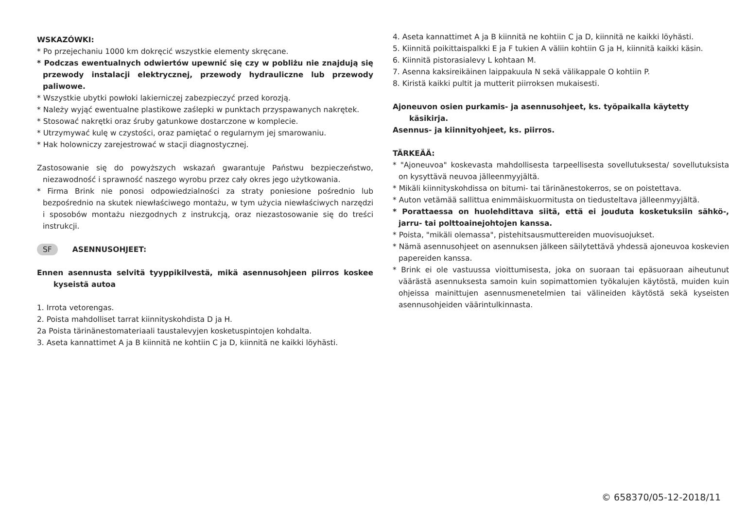WSKAZÓWKI:
* Po przejechaniu 1000 km dokręcić wszystkie elementy skręcane.
* Podczas ewentualnych odwiertów upewnić się czy w pobliżu nie znajdują się przewody instalacji elektrycznej, przewody hydrauliczne lub przewody paliwowe.
* Wszystkie ubytki powłoki lakierniczej zabezpieczyć przed korozją.
* Należy wyjąć ewentualne plastikowe zaślepki w punktach przyspawanych nakrętek.
* Stosować nakrętki oraz śruby gatunkowe dostarczone w komplecie.
* Utrzymywać kulę w czystości, oraz pamiętać o regularnym jej smarowaniu.
* Hak holowniczy zarejestrować w stacji diagnostycznej.
Zastosowanie się do powyższych wskazań gwarantuje Państwu bezpieczeństwo, niezawodność i sprawność naszego wyrobu przez cały okres jego użytkowania.
* Firma Brink nie ponosi odpowiedzialności za straty poniesione pośrednio lub bezpośrednio na skutek niewłaściwego montażu, w tym użycia niewłaściwych narzędzi i sposobów montażu niezgodnych z instrukcją, oraz niezastosowanie się do treści instrukcji.
SF ASENNUSOHJEET:
Ennen asennusta selvitä tyyppikilvestä, mikä asennusohjeen piirros koskee kyseistä autoa
1. Irrota vetorengas.
2. Poista mahdolliset tarrat kiinnityskohdista D ja H.
2a Poista tärinänestomateriaali taustalevyjen kosketuspintojen kohdalta.
3. Aseta kannattimet A ja B kiinnitä ne kohtiin C ja D, kiinnitä ne kaikki löyhästi.
4. Aseta kannattimet A ja B kiinnitä ne kohtiin C ja D, kiinnitä ne kaikki löyhästi.
5. Kiinnitä poikittaispalkki E ja F tukien A väliin kohtiin G ja H, kiinnitä kaikki käsin.
6. Kiinnitä pistorasialevy L kohtaan M.
7. Asenna kaksireikäinen laippakuula N sekä välikappale O kohtiin P.
8. Kiristä kaikki pultit ja mutterit piirroksen mukaisesti.
Ajoneuvon osien purkamis- ja asennusohjeet, ks. työpaikalla käytetty käsikirja.
Asennus- ja kiinnityohjeet, ks. piirros.
TÄRKEÄÄ:
* "Ajoneuvoa" koskevasta mahdollisesta tarpeellisesta sovellutuksesta/ sovellutuksista on kysyttävä neuvoa jälleenmyyjältä.
* Mikäli kiinnityskohdissa on bitumi- tai tärinänestokerros, se on poistettava.
* Auton vetämää sallittua enimmäiskuormitusta on tiedusteltava jälleenmyyjältä.
* Porattaessa on huolehdittava siitä, että ei jouduta kosketuksiin sähkö-, jarru- tai polttoainejohtojen kanssa.
* Poista, "mikäli olemassa", pistehitsausmuttereiden muovisuojukset.
* Nämä asennusohjeet on asennuksen jälkeen säilytettävä yhdessä ajoneuvoa koskevien papereiden kanssa.
* Brink ei ole vastuussa vioittumisesta, joka on suoraan tai epäsuoraan aiheutunut väärästä asennuksesta samoin kuin sopimattomien työkalujen käytöstä, muiden kuin ohjeissa mainittujen asennusmenetelmien tai välineiden käytöstä sekä kyseisten asennusohjeiden väärintulkinnasta.
© 658370/05-12-2018/11